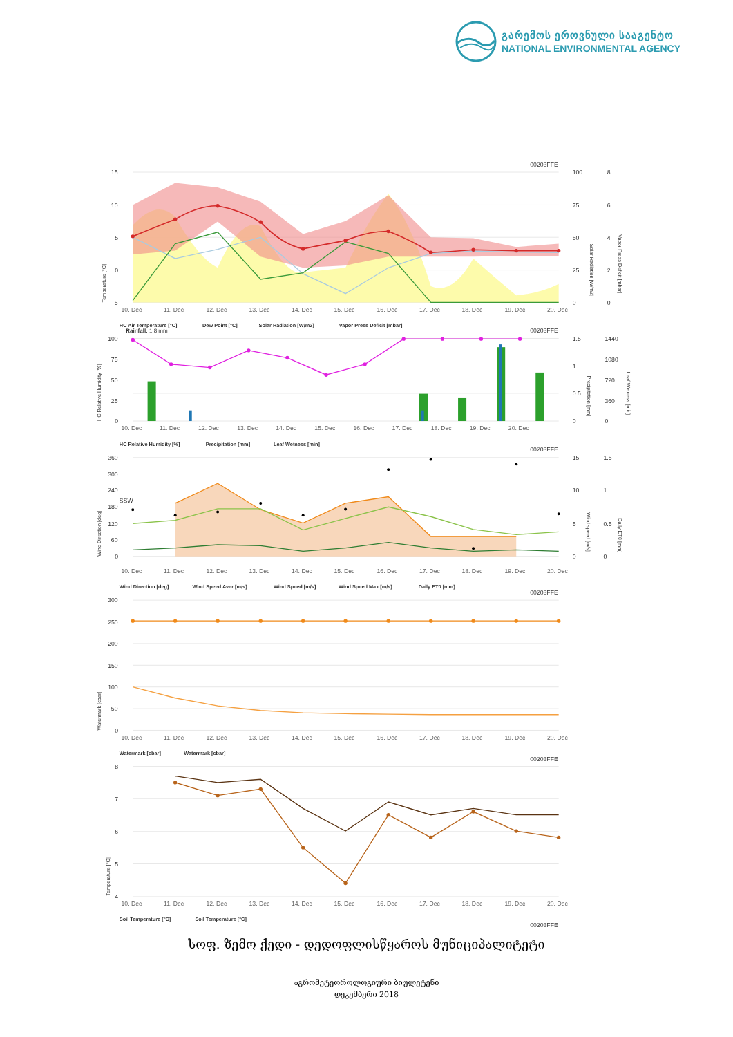გარემოს ეროვნული სააგენტო
NATIONAL ENVIRONMENTAL AGENCY
00203FFE
15
10
5
0
-5
100
75
50
25
0
8
6
4
2
0
Temperature [°C]
Solar Radiation [W/m2]
Vapor Press Deficit [mbar]
10. Dec
11. Dec
12. Dec
13. Dec
14. Dec
15. Dec
16. Dec
17. Dec
18. Dec
19. Dec
20. Dec
HC Air Temperature [°C]
Dew Point [°C]
Solar Radiation [W/m2]
Vapor Press Deficit [mbar]
Rainfall: 1.8 mm
00203FFE
100
75
50
25
0
1.5
1
0.5
0
1440
1080
720
360
0
HC Relative Humidity [%]
Precipitation [mm]
Leaf Wetness [min]
10. Dec
11. Dec
12. Dec
13. Dec
14. Dec
15. Dec
16. Dec
17. Dec
18. Dec
19. Dec
20. Dec
HC Relative Humidity [%]
Precipitation [mm]
Leaf Wetness [min]
00203FFE
360
300
240
SSW
180
120
60
0
15
10
5
0
1.5
1
0.5
0
Wind Direction [deg]
Wind speed [m/s]
Daily ET0 [mm]
10. Dec
11. Dec
12. Dec
13. Dec
14. Dec
15. Dec
16. Dec
17. Dec
18. Dec
19. Dec
20. Dec
Wind Direction [deg]
Wind Speed Aver [m/s]
Wind Speed [m/s]
Wind Speed Max [m/s]
Daily ET0 [mm]
00203FFE
300
250
200
150
100
50
0
Watermark [cbar]
10. Dec
11. Dec
12. Dec
13. Dec
14. Dec
15. Dec
16. Dec
17. Dec
18. Dec
19. Dec
20. Dec
Watermark [cbar]
Watermark [cbar]
00203FFE
8
7
6
5
4
Temperature [°C]
10. Dec
11. Dec
12. Dec
13. Dec
14. Dec
15. Dec
16. Dec
17. Dec
18. Dec
19. Dec
20. Dec
Soil Temperature [°C]
Soil Temperature [°C]
00203FFE
სოფ. ზემო ქედი - დედოფლისწყაროს მუნიციპალიტეტი
აგრომეტეოროლოგიური ბიულეტენი
დეკემბერი 2018